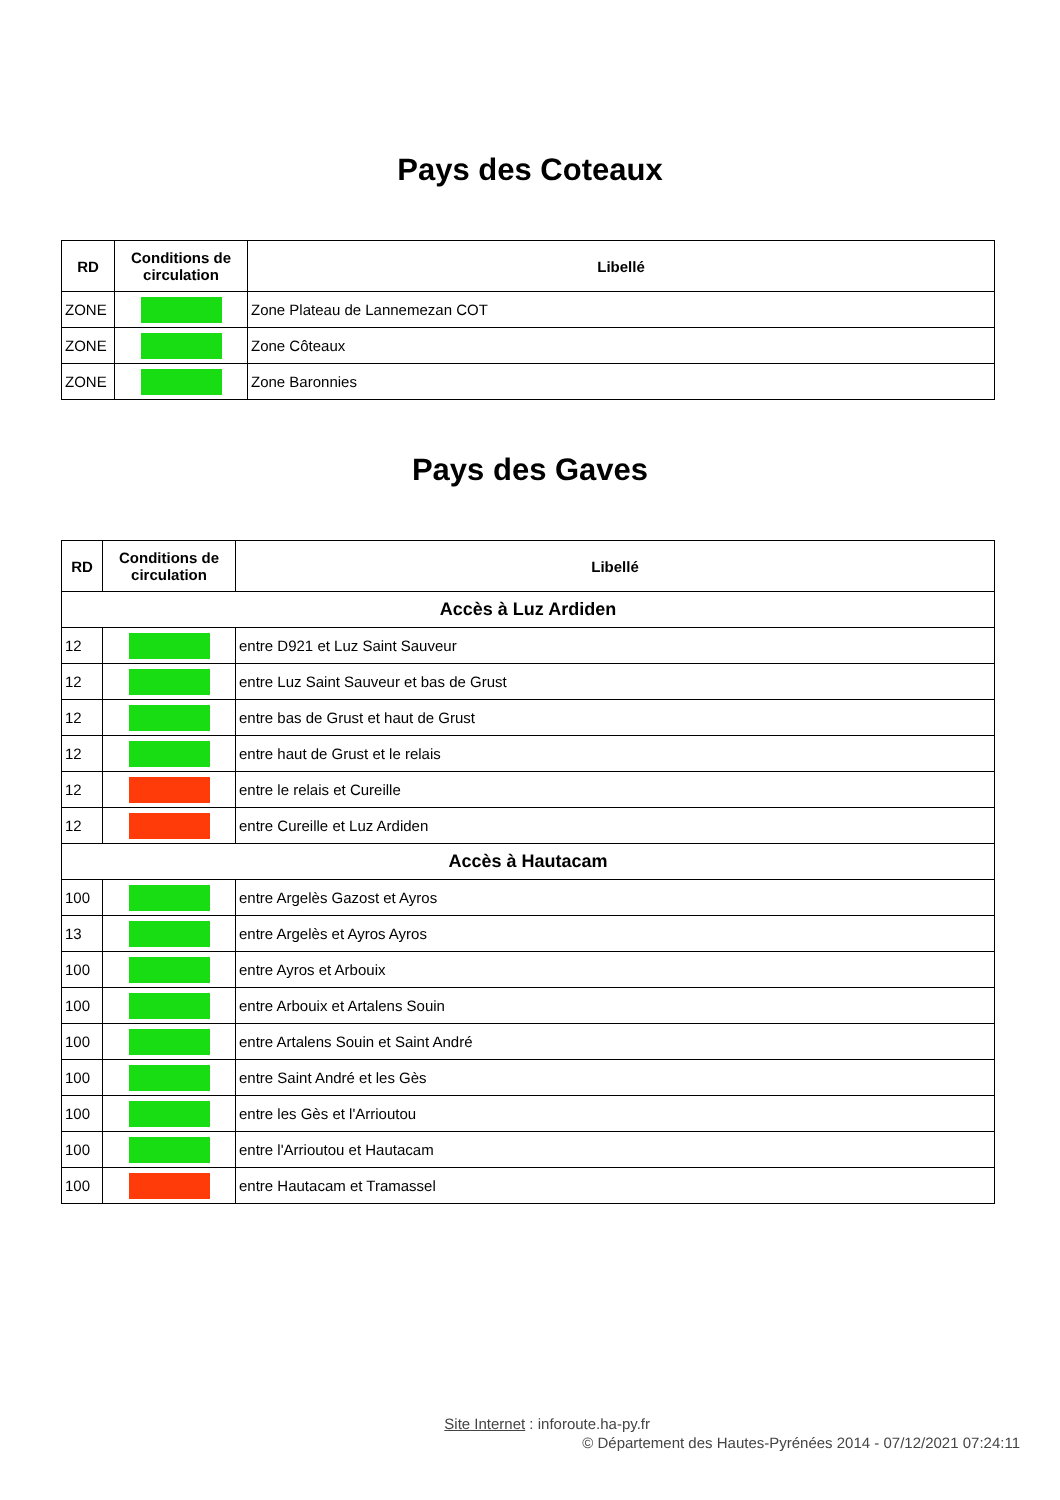Pays des Coteaux
| RD | Conditions de circulation | Libellé |
| --- | --- | --- |
| ZONE | | Zone Plateau de Lannemezan COT |
| ZONE | | Zone Côteaux |
| ZONE | | Zone Baronnies |
Pays des Gaves
| RD | Conditions de circulation | Libellé |
| --- | --- | --- |
| Accès à Luz Ardiden | | |
| 12 | | entre D921 et Luz Saint Sauveur |
| 12 | | entre Luz Saint Sauveur et bas de Grust |
| 12 | | entre bas de Grust et haut de Grust |
| 12 | | entre haut de Grust et le relais |
| 12 | | entre le relais et Cureille |
| 12 | | entre Cureille et Luz Ardiden |
| Accès à Hautacam | | |
| 100 | | entre Argelès Gazost et Ayros |
| 13 | | entre Argelès et Ayros Ayros |
| 100 | | entre Ayros et Arbouix |
| 100 | | entre Arbouix et Artalens Souin |
| 100 | | entre Artalens Souin et Saint André |
| 100 | | entre Saint André et les Gès |
| 100 | | entre les Gès et l'Arrioutou |
| 100 | | entre l'Arrioutou et Hautacam |
| 100 | | entre Hautacam et Tramassel |
Site Internet : inforoute.ha-py.fr
© Département des Hautes-Pyrénées 2014 - 07/12/2021 07:24:11